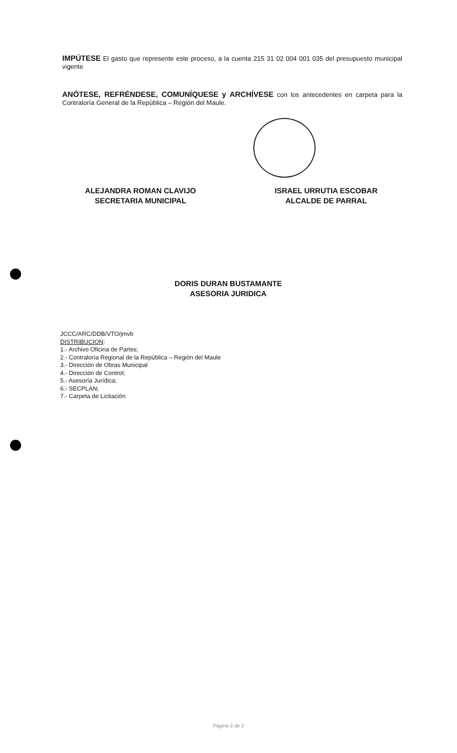IMPÚTESE El gasto que represente este proceso, a la cuenta 215 31 02 004 001 035 del presupuesto municipal vigente
ANÓTESE, REFRÉNDESE, COMUNÍQUESE y ARCHÍVESE con los antecedentes en carpeta para la Contraloría General de la República – Región del Maule.
ALEJANDRA ROMAN CLAVIJO
SECRETARIA MUNICIPAL
ISRAEL URRUTIA ESCOBAR
ALCALDE DE PARRAL
DORIS DURAN BUSTAMANTE
ASESORIA JURIDICA
JCCC/ARC/DDB/VTO/jmvb
DISTRIBUCION:
1.- Archivo Oficina de Partes;
2.- Contraloría Regional de la República – Región del Maule
3.- Dirección de Obras Municipal
4.- Dirección de Control;
5.- Asesoría Jurídica;
6.- SECPLAN;
7.- Carpeta de Licitación
Página 2 de 2